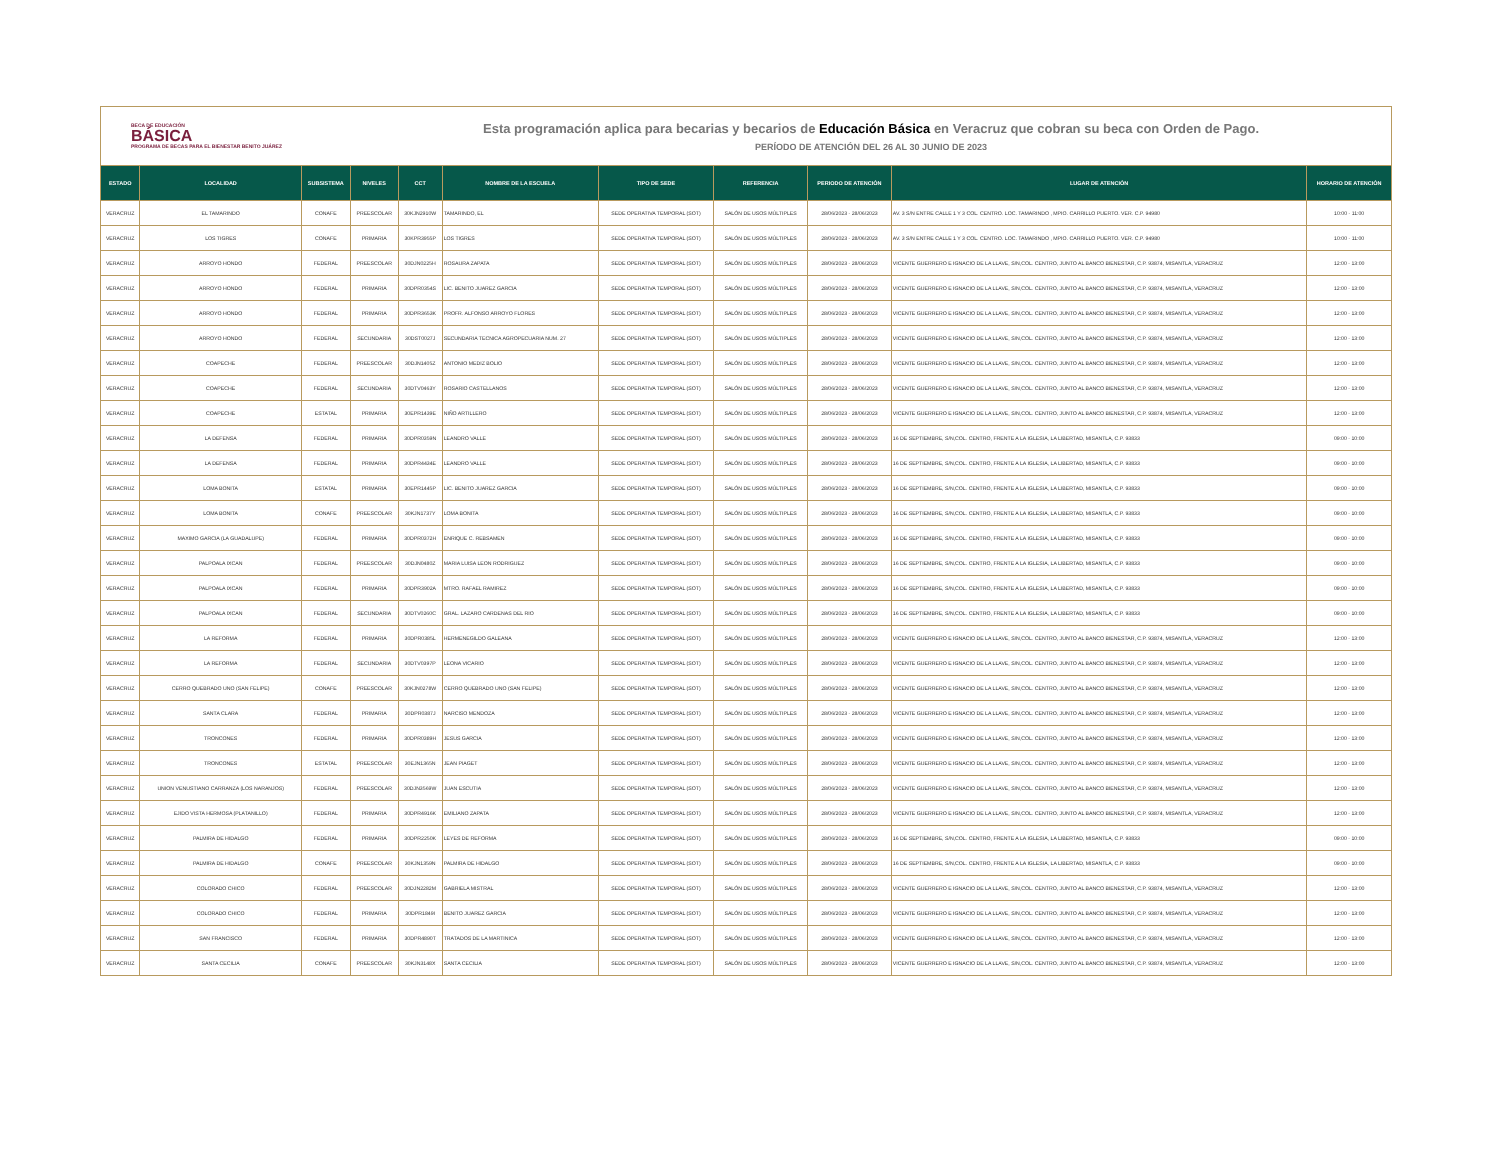BECA DE EDUCACIÓN
BÁSICA
PROGRAMA DE BECAS PARA EL BIENESTAR BENITO JUÁREZ
Esta programación aplica para becarias y becarios de Educación Básica en Veracruz que cobran su beca con Orden de Pago.
PERÍODO DE ATENCIÓN DEL 26 AL 30 JUNIO DE 2023
| ESTADO | LOCALIDAD | SUBSISTEMA | NIVELES | CCT | NOMBRE DE LA ESCUELA | TIPO DE SEDE | REFERENCIA | PERIODO DE ATENCIÓN | LUGAR DE ATENCIÓN | HORARIO DE ATENCIÓN |
| --- | --- | --- | --- | --- | --- | --- | --- | --- | --- | --- |
| VERACRUZ | EL TAMARINDO | CONAFE | PREESCOLAR | 30KJN2910W | TAMARINDO, EL | SEDE OPERATIVA TEMPORAL (SOT) | SALÓN DE USOS MÚLTIPLES | 28/06/2023 - 28/06/2023 | AV. 3 S/N ENTRE CALLE 1 Y 3 COL. CENTRO. LOC. TAMARINDO , MPIO. CARRILLO PUERTO. VER. C.P. 94980 | 10:00 - 11:00 |
| VERACRUZ | LOS TIGRES | CONAFE | PRIMARIA | 30KPR3955P | LOS TIGRES | SEDE OPERATIVA TEMPORAL (SOT) | SALÓN DE USOS MÚLTIPLES | 28/06/2023 - 28/06/2023 | AV. 3 S/N ENTRE CALLE 1 Y 3 COL. CENTRO. LOC. TAMARINDO , MPIO. CARRILLO PUERTO. VER. C.P. 94980 | 10:00 - 11:00 |
| VERACRUZ | ARROYO HONDO | FEDERAL | PREESCOLAR | 30DJN0225H | ROSAURA ZAPATA | SEDE OPERATIVA TEMPORAL (SOT) | SALÓN DE USOS MÚLTIPLES | 28/06/2023 - 28/06/2023 | VICENTE GUERRERO E IGNACIO DE LA LLAVE, S/N,COL. CENTRO, JUNTO AL BANCO BIENESTAR, C.P. 93874, MISANTLA, VERACRUZ | 12:00 - 13:00 |
| VERACRUZ | ARROYO HONDO | FEDERAL | PRIMARIA | 30DPR0354S | LIC. BENITO JUAREZ GARCIA | SEDE OPERATIVA TEMPORAL (SOT) | SALÓN DE USOS MÚLTIPLES | 28/06/2023 - 28/06/2023 | VICENTE GUERRERO E IGNACIO DE LA LLAVE, S/N,COL. CENTRO, JUNTO AL BANCO BIENESTAR, C.P. 93874, MISANTLA, VERACRUZ | 12:00 - 13:00 |
| VERACRUZ | ARROYO HONDO | FEDERAL | PRIMARIA | 30DPR3653K | PROFR. ALFONSO ARROYO FLORES | SEDE OPERATIVA TEMPORAL (SOT) | SALÓN DE USOS MÚLTIPLES | 28/06/2023 - 28/06/2023 | VICENTE GUERRERO E IGNACIO DE LA LLAVE, S/N,COL. CENTRO, JUNTO AL BANCO BIENESTAR, C.P. 93874, MISANTLA, VERACRUZ | 12:00 - 13:00 |
| VERACRUZ | ARROYO HONDO | FEDERAL | SECUNDARIA | 30DST0027J | SECUNDARIA TECNICA AGROPECUARIA NUM. 27 | SEDE OPERATIVA TEMPORAL (SOT) | SALÓN DE USOS MÚLTIPLES | 28/06/2023 - 28/06/2023 | VICENTE GUERRERO E IGNACIO DE LA LLAVE, S/N,COL. CENTRO, JUNTO AL BANCO BIENESTAR, C.P. 93874, MISANTLA, VERACRUZ | 12:00 - 13:00 |
| VERACRUZ | COAPECHE | FEDERAL | PREESCOLAR | 30DJN1405Z | ANTONIO MEDIZ BOLIO | SEDE OPERATIVA TEMPORAL (SOT) | SALÓN DE USOS MÚLTIPLES | 28/06/2023 - 28/06/2023 | VICENTE GUERRERO E IGNACIO DE LA LLAVE, S/N,COL. CENTRO, JUNTO AL BANCO BIENESTAR, C.P. 93874, MISANTLA, VERACRUZ | 12:00 - 13:00 |
| VERACRUZ | COAPECHE | FEDERAL | SECUNDARIA | 30DTV0463Y | ROSARIO CASTELLANOS | SEDE OPERATIVA TEMPORAL (SOT) | SALÓN DE USOS MÚLTIPLES | 28/06/2023 - 28/06/2023 | VICENTE GUERRERO E IGNACIO DE LA LLAVE, S/N,COL. CENTRO, JUNTO AL BANCO BIENESTAR, C.P. 93874, MISANTLA, VERACRUZ | 12:00 - 13:00 |
| VERACRUZ | COAPECHE | ESTATAL | PRIMARIA | 30EPR1439E | NIÑO ARTILLERO | SEDE OPERATIVA TEMPORAL (SOT) | SALÓN DE USOS MÚLTIPLES | 28/06/2023 - 28/06/2023 | VICENTE GUERRERO E IGNACIO DE LA LLAVE, S/N,COL. CENTRO, JUNTO AL BANCO BIENESTAR, C.P. 93874, MISANTLA, VERACRUZ | 12:00 - 13:00 |
| VERACRUZ | LA DEFENSA | FEDERAL | PRIMARIA | 30DPR0359N | LEANDRO VALLE | SEDE OPERATIVA TEMPORAL (SOT) | SALÓN DE USOS MÚLTIPLES | 28/06/2023 - 28/06/2023 | 16 DE SEPTIEMBRE, S/N,COL. CENTRO, FRENTE A LA IGLESIA, LA LIBERTAD, MISANTLA, C.P. 93833 | 09:00 - 10:00 |
| VERACRUZ | LA DEFENSA | FEDERAL | PRIMARIA | 30DPR4434E | LEANDRO VALLE | SEDE OPERATIVA TEMPORAL (SOT) | SALÓN DE USOS MÚLTIPLES | 28/06/2023 - 28/06/2023 | 16 DE SEPTIEMBRE, S/N,COL. CENTRO, FRENTE A LA IGLESIA, LA LIBERTAD, MISANTLA, C.P. 93833 | 09:00 - 10:00 |
| VERACRUZ | LOMA BONITA | ESTATAL | PRIMARIA | 30EPR1445P | LIC. BENITO JUAREZ GARCIA | SEDE OPERATIVA TEMPORAL (SOT) | SALÓN DE USOS MÚLTIPLES | 28/06/2023 - 28/06/2023 | 16 DE SEPTIEMBRE, S/N,COL. CENTRO, FRENTE A LA IGLESIA, LA LIBERTAD, MISANTLA, C.P. 93833 | 09:00 - 10:00 |
| VERACRUZ | LOMA BONITA | CONAFE | PREESCOLAR | 30KJN1737Y | LOMA BONITA | SEDE OPERATIVA TEMPORAL (SOT) | SALÓN DE USOS MÚLTIPLES | 28/06/2023 - 28/06/2023 | 16 DE SEPTIEMBRE, S/N,COL. CENTRO, FRENTE A LA IGLESIA, LA LIBERTAD, MISANTLA, C.P. 93833 | 09:00 - 10:00 |
| VERACRUZ | MAXIMO GARCIA (LA GUADALUPE) | FEDERAL | PRIMARIA | 30DPR0372H | ENRIQUE C. REBSAMEN | SEDE OPERATIVA TEMPORAL (SOT) | SALÓN DE USOS MÚLTIPLES | 28/06/2023 - 28/06/2023 | 16 DE SEPTIEMBRE, S/N,COL. CENTRO, FRENTE A LA IGLESIA, LA LIBERTAD, MISANTLA, C.P. 93833 | 09:00 - 10:00 |
| VERACRUZ | PALPOALA IXCAN | FEDERAL | PREESCOLAR | 30DJN0480Z | MARIA LUISA LEON RODRIGUEZ | SEDE OPERATIVA TEMPORAL (SOT) | SALÓN DE USOS MÚLTIPLES | 28/06/2023 - 28/06/2023 | 16 DE SEPTIEMBRE, S/N,COL. CENTRO, FRENTE A LA IGLESIA, LA LIBERTAD, MISANTLA, C.P. 93833 | 09:00 - 10:00 |
| VERACRUZ | PALPOALA IXCAN | FEDERAL | PRIMARIA | 30DPR3902A | MTRO. RAFAEL RAMIREZ | SEDE OPERATIVA TEMPORAL (SOT) | SALÓN DE USOS MÚLTIPLES | 28/06/2023 - 28/06/2023 | 16 DE SEPTIEMBRE, S/N,COL. CENTRO, FRENTE A LA IGLESIA, LA LIBERTAD, MISANTLA, C.P. 93833 | 09:00 - 10:00 |
| VERACRUZ | PALPOALA IXCAN | FEDERAL | SECUNDARIA | 30DTV0260C | GRAL. LAZARO CARDENAS DEL RIO | SEDE OPERATIVA TEMPORAL (SOT) | SALÓN DE USOS MÚLTIPLES | 28/06/2023 - 28/06/2023 | 16 DE SEPTIEMBRE, S/N,COL. CENTRO, FRENTE A LA IGLESIA, LA LIBERTAD, MISANTLA, C.P. 93833 | 09:00 - 10:00 |
| VERACRUZ | LA REFORMA | FEDERAL | PRIMARIA | 30DPR0385L | HERMENEGILDO GALEANA | SEDE OPERATIVA TEMPORAL (SOT) | SALÓN DE USOS MÚLTIPLES | 28/06/2023 - 28/06/2023 | VICENTE GUERRERO E IGNACIO DE LA LLAVE, S/N,COL. CENTRO, JUNTO AL BANCO BIENESTAR, C.P. 93874, MISANTLA, VERACRUZ | 12:00 - 13:00 |
| VERACRUZ | LA REFORMA | FEDERAL | SECUNDARIA | 30DTV0397P | LEONA VICARIO | SEDE OPERATIVA TEMPORAL (SOT) | SALÓN DE USOS MÚLTIPLES | 28/06/2023 - 28/06/2023 | VICENTE GUERRERO E IGNACIO DE LA LLAVE, S/N,COL. CENTRO, JUNTO AL BANCO BIENESTAR, C.P. 93874, MISANTLA, VERACRUZ | 12:00 - 13:00 |
| VERACRUZ | CERRO QUEBRADO UNO (SAN FELIPE) | CONAFE | PREESCOLAR | 30KJN0278W | CERRO QUEBRADO UNO (SAN FELIPE) | SEDE OPERATIVA TEMPORAL (SOT) | SALÓN DE USOS MÚLTIPLES | 28/06/2023 - 28/06/2023 | VICENTE GUERRERO E IGNACIO DE LA LLAVE, S/N,COL. CENTRO, JUNTO AL BANCO BIENESTAR, C.P. 93874, MISANTLA, VERACRUZ | 12:00 - 13:00 |
| VERACRUZ | SANTA CLARA | FEDERAL | PRIMARIA | 30DPR0387J | NARCISO MENDOZA | SEDE OPERATIVA TEMPORAL (SOT) | SALÓN DE USOS MÚLTIPLES | 28/06/2023 - 28/06/2023 | VICENTE GUERRERO E IGNACIO DE LA LLAVE, S/N,COL. CENTRO, JUNTO AL BANCO BIENESTAR, C.P. 93874, MISANTLA, VERACRUZ | 12:00 - 13:00 |
| VERACRUZ | TRONCONES | FEDERAL | PRIMARIA | 30DPR0389H | JESUS GARCIA | SEDE OPERATIVA TEMPORAL (SOT) | SALÓN DE USOS MÚLTIPLES | 28/06/2023 - 28/06/2023 | VICENTE GUERRERO E IGNACIO DE LA LLAVE, S/N,COL. CENTRO, JUNTO AL BANCO BIENESTAR, C.P. 93874, MISANTLA, VERACRUZ | 12:00 - 13:00 |
| VERACRUZ | TRONCONES | ESTATAL | PREESCOLAR | 30EJN1365N | JEAN PIAGET | SEDE OPERATIVA TEMPORAL (SOT) | SALÓN DE USOS MÚLTIPLES | 28/06/2023 - 28/06/2023 | VICENTE GUERRERO E IGNACIO DE LA LLAVE, S/N,COL. CENTRO, JUNTO AL BANCO BIENESTAR, C.P. 93874, MISANTLA, VERACRUZ | 12:00 - 13:00 |
| VERACRUZ | UNION VENUSTIANO CARRANZA (LOS NARANJOS) | FEDERAL | PREESCOLAR | 30DJN3569W | JUAN ESCUTIA | SEDE OPERATIVA TEMPORAL (SOT) | SALÓN DE USOS MÚLTIPLES | 28/06/2023 - 28/06/2023 | VICENTE GUERRERO E IGNACIO DE LA LLAVE, S/N,COL. CENTRO, JUNTO AL BANCO BIENESTAR, C.P. 93874, MISANTLA, VERACRUZ | 12:00 - 13:00 |
| VERACRUZ | EJIDO VISTA HERMOSA (PLATANILLO) | FEDERAL | PRIMARIA | 30DPR4916K | EMILIANO ZAPATA | SEDE OPERATIVA TEMPORAL (SOT) | SALÓN DE USOS MÚLTIPLES | 28/06/2023 - 28/06/2023 | VICENTE GUERRERO E IGNACIO DE LA LLAVE, S/N,COL. CENTRO, JUNTO AL BANCO BIENESTAR, C.P. 93874, MISANTLA, VERACRUZ | 12:00 - 13:00 |
| VERACRUZ | PALMIRA DE HIDALGO | FEDERAL | PRIMARIA | 30DPR2250K | LEYES DE REFORMA | SEDE OPERATIVA TEMPORAL (SOT) | SALÓN DE USOS MÚLTIPLES | 28/06/2023 - 28/06/2023 | 16 DE SEPTIEMBRE, S/N,COL. CENTRO, FRENTE A LA IGLESIA, LA LIBERTAD, MISANTLA, C.P. 93833 | 09:00 - 10:00 |
| VERACRUZ | PALMIRA DE HIDALGO | CONAFE | PREESCOLAR | 30KJN1359N | PALMIRA DE HIDALGO | SEDE OPERATIVA TEMPORAL (SOT) | SALÓN DE USOS MÚLTIPLES | 28/06/2023 - 28/06/2023 | 16 DE SEPTIEMBRE, S/N,COL. CENTRO, FRENTE A LA IGLESIA, LA LIBERTAD, MISANTLA, C.P. 93833 | 09:00 - 10:00 |
| VERACRUZ | COLORADO CHICO | FEDERAL | PREESCOLAR | 30DJN2282M | GABRIELA MISTRAL | SEDE OPERATIVA TEMPORAL (SOT) | SALÓN DE USOS MÚLTIPLES | 28/06/2023 - 28/06/2023 | VICENTE GUERRERO E IGNACIO DE LA LLAVE, S/N,COL. CENTRO, JUNTO AL BANCO BIENESTAR, C.P. 93874, MISANTLA, VERACRUZ | 12:00 - 13:00 |
| VERACRUZ | COLORADO CHICO | FEDERAL | PRIMARIA | 30DPR1849I | BENITO JUAREZ GARCIA | SEDE OPERATIVA TEMPORAL (SOT) | SALÓN DE USOS MÚLTIPLES | 28/06/2023 - 28/06/2023 | VICENTE GUERRERO E IGNACIO DE LA LLAVE, S/N,COL. CENTRO, JUNTO AL BANCO BIENESTAR, C.P. 93874, MISANTLA, VERACRUZ | 12:00 - 13:00 |
| VERACRUZ | SAN FRANCISCO | FEDERAL | PRIMARIA | 30DPR4890T | TRATADOS DE LA MARTINICA | SEDE OPERATIVA TEMPORAL (SOT) | SALÓN DE USOS MÚLTIPLES | 28/06/2023 - 28/06/2023 | VICENTE GUERRERO E IGNACIO DE LA LLAVE, S/N,COL. CENTRO, JUNTO AL BANCO BIENESTAR, C.P. 93874, MISANTLA, VERACRUZ | 12:00 - 13:00 |
| VERACRUZ | SANTA CECILIA | CONAFE | PREESCOLAR | 30KJN3148X | SANTA CECILIA | SEDE OPERATIVA TEMPORAL (SOT) | SALÓN DE USOS MÚLTIPLES | 28/06/2023 - 28/06/2023 | VICENTE GUERRERO E IGNACIO DE LA LLAVE, S/N,COL. CENTRO, JUNTO AL BANCO BIENESTAR, C.P. 93874, MISANTLA, VERACRUZ | 12:00 - 13:00 |